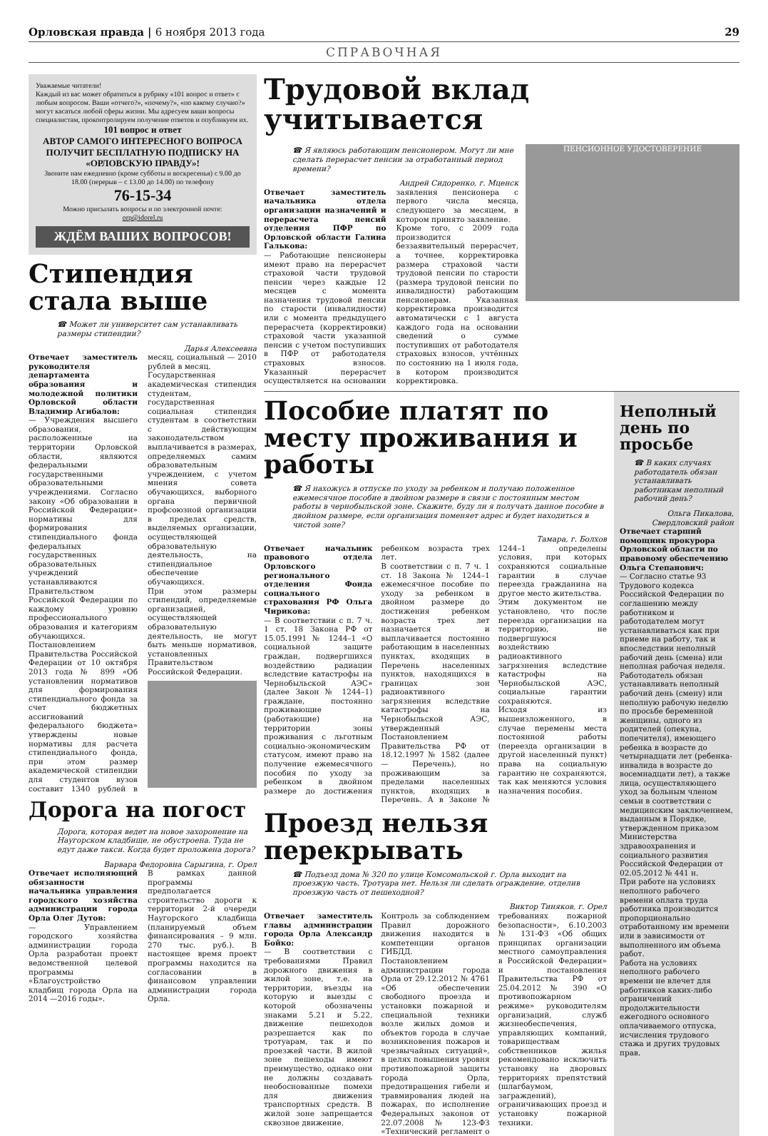Орловская правда | 6 ноября 2013 года 29
СПРАВОЧНАЯ
Уважаемые читатели!
Каждый из вас может обратиться в рубрику «101 вопрос и ответ» с любым вопросом. Ваши «отчего?», «почему?», «по какому случаю?» могут касаться любой сферы жизни. Мы адресуем ваши вопросы специалистам, проконтролируем получение ответов и опубликуем их.
101 вопрос и ответ
АВТОР САМОГО ИНТЕРЕСНОГО ВОПРОСА ПОЛУЧИТ БЕСПЛАТНУЮ ПОДПИСКУ НА «ОРЛОВСКУЮ ПРАВДУ»!
Звоните нам ежедневно (кроме субботы и воскресенья) с 9.00 до 18.00 (перерыв – с 13.00 до 14.00) по телефону
76-15-34
Можно присылать вопросы и по электронной почте:
orp@idorel.ru
ЖДЁМ ВАШИХ ВОПРОСОВ!
Стипендия стала выше
☎ Может ли университет сам устанавливать размеры стипендии?
Дарья Алексеевна
Отвечает заместитель руководителя департамента образования и молодежной политики Орловской области Владимир Агибалов:
— Учреждения высшего образования, расположенные на территории Орловской области, являются федеральными государственными образовательными учреждениями. Согласно закону «Об образовании в Российской Федерации» нормативы для формирования стипендиального фонда федеральных государственных образовательных учреждений устанавливаются Правительством Российской Федерации по каждому уровню профессионального образования и категориям обучающихся. Постановлением Правительства Российской Федерации от 10 октября 2013 года № 899 «Об установлении нормативов для формирования стипендиального фонда за счет бюджетных ассигнований федерального бюджета» утверждены новые нормативы для расчета стипендиального фонда, при этом размер академической стипендии для студентов вузов составит 1340 рублей в месяц, социальный — 2010 рублей в месяц.
Государственная академическая стипендия студентам, государственная социальная стипендия студентам в соответствии с действующим законодательством выплачивается в размерах, определяемых самим образовательным учреждением, с учетом мнения совета обучающихся, выборного органа первичной профсоюзной организации в пределах средств, выделяемых организации, осуществляющей образовательную деятельность, на стипендиальное обеспечение обучающихся.
При этом размеры стипендий, определяемые организацией, осуществляющей образовательную деятельность, не могут быть меньше нормативов, установленных Правительством Российской Федерации.
Дорога на погост
Дорога, которая ведет на новое захоронение на Наугорском кладбище, не обустроена. Туда не едут даже такси. Когда будет проложена дорога?
Варвара Федоровна Сарыгина, г. Орел
Отвечает исполняющий обязанности начальника управления городского хозяйства администрации города Орла Олег Дутов:
— Управлением городского хозяйства администрации города Орла разработан проект ведомственной целевой программы «Благоустройство кладбищ города Орла на 2014 —2016 годы».
В рамках данной программы предполагается строительство дороги к территории 2-й очереди Наугорского кладбища (планируемый объем финансирования – 9 млн. 270 тыс. руб.). В настоящее время проект программы находится на согласовании в финансовом управлении администрации города Орла.
Трудовой вклад учитывается
☎ Я являюсь работающим пенсионером. Могут ли мне сделать перерасчет пенсии за отработанный период времени?
Андрей Сидоренко, г. Мценск
Отвечает заместитель начальника отдела организации назначений и перерасчета пенсий отделения ПФР по Орловской области Галина Галькова:
— Работающие пенсионеры имеют право на перерасчет страховой части трудовой пенсии через каждые 12 месяцев с момента назначения трудовой пенсии по старости (инвалидности) или с момента предыдущего перерасчета (корректировки) страховой части указанной пенсии с учетом поступивших в ПФР от работодателя страховых взносов. Указанный перерасчет осуществляется на основании заявления пенсионера с первого числа месяца, следующего за месяцем, в котором принято заявление.
Кроме того, с 2009 года производится беззаявительный перерасчет, а точнее, корректировка размера страховой части трудовой пенсии по старости (размера трудовой пенсии по инвалидности) работающим пенсионерам. Указанная корректировка производится автоматически с 1 августа каждого года на основании сведений о сумме поступивших от работодателя страховых взносов, учтённых по состоянию на 1 июля года, в котором производится корректировка.
ПЕНСИОННОЕ УДОСТОВЕРЕНИЕ
Пособие платят по месту проживания и работы
☎ Я нахожусь в отпуске по уходу за ребенком и получаю положенное ежемесячное пособие в двойном размере в связи с постоянным местом работы в чернобыльской зоне. Скажите, буду ли я получать данное пособие в двойном размере, если организация поменяет адрес и будет находиться в чистой зоне?
Тамара, г. Болхов
Отвечает начальник правового отдела Орловского регионального отделения Фонда социального страхования РФ Ольга Чирикова:
— В соответствии с п. 7 ч. 1 ст. 18 Закона РФ от 15.05.1991 № 1244–1 «О социальной защите граждан, подвергшихся воздействию радиации вследствие катастрофы на Чернобыльской АЭС» (далее Закон № 1244–1) граждане, постоянно проживающие (работающие) на территории зоны проживания с льготным социально-экономическим статусом, имеют право на получение ежемесячного пособия по уходу за ребенком в двойном размере до достижения ребенком возраста трех лет.
В соответствии с п. 7 ч. 1 ст. 18 Закона № 1244–1 ежемесячное пособие по уходу за ребенком в двойном размере до достижения ребенком возраста трех лет назначается и выплачивается постоянно работающим в населенных пунктах, входящих в Перечень населенных пунктов, находящихся в границах зон радиоактивного загрязнения вследствие катастрофы на Чернобыльской АЭС, утвержденный Постановлением Правительства РФ от 18.12.1997 № 1582 (далее — Перечень), но проживающим за пределами населенных пунктов, входящих в Перечень. А в Законе № 1244–1 определены условия, при которых сохраняются социальные гарантии в случае переезда гражданина на другое место жительства.
Этим документом не установлено, что после переезда организации на территорию, не подвергшуюся воздействию радиоактивного загрязнения вследствие катастрофы на Чернобыльской АЭС, социальные гарантии сохраняются.
Исходя из вышеизложенного, в случае перемены места постоянной работы (переезда организации в другой населенный пункт) права на социальную гарантию не сохраняются, так как меняются условия назначения пособия.
Проезд нельзя перекрывать
☎ Подъезд дома № 320 по улице Комсомольской г. Орла выходит на проезжую часть. Тротуара нет. Нельзя ли сделать ограждение, отделив проезжую часть от пешеходной?
Виктор Тиняков, г. Орел
Отвечает заместитель главы администрации города Орла Александр Бойко:
— В соответствии с требованиями Правил дорожного движения в жилой зоне, т.е. на территории, въезды на которую и выезды с которой обозначены знаками 5.21 и 5.22, движение пешеходов разрешается как по тротуарам, так и по проезжей части. В жилой зоне пешеходы имеют преимущество, однако они не должны создавать необоснованные помехи для движения транспортных средств. В жилой зоне запрещается сквозное движение.
Контроль за соблюдением Правил дорожного движения находится в компетенции органов ГИБДД.
Постановлением администрации города Орла от 29.12.2012 № 4761 «Об обеспечении свободного проезда и установки пожарной и специальной техники возле жилых домов и объектов города в случае возникновения пожаров и чрезвычайных ситуаций», в целях повышения уровня противопожарной защиты города Орла, предотвращения гибели и травмирования людей на пожарах, по исполнение Федеральных законов от 22.07.2008 № 123-ФЗ «Технический регламент о требованиях пожарной безопасности», 6.10.2003 № 131-ФЗ «Об общих принципах организации местного самоуправления в Российской Федерации» и постановления Правительства РФ от 25.04.2012 № 390 «О противопожарном режиме» руководителям организаций, служб жизнеобеспечения, управляющих компаний, товариществам собственников жилья рекомендовано исключить установку на дворовых территориях препятствий (шлагбаумом, заграждений), ограничивающих проезд и установку пожарной техники.
Неполный день по просьбе
☎ В каких случаях работодатель обязан устанавливать работникам неполный рабочий день?
Ольга Пикалова, Свердловский район
Отвечает старший помощник прокурора Орловской области по правовому обеспечению Ольга Степанович:
— Согласно статье 93 Трудового кодекса Российской Федерации по соглашению между работником и работодателем могут устанавливаться как при приеме на работу, так и впоследствии неполный рабочий день (смена) или неполная рабочая неделя.
Работодатель обязан устанавливать неполный рабочий день (смену) или неполную рабочую неделю по просьбе беременной женщины, одного из родителей (опекуна, попечителя), имеющего ребенка в возрасте до четырнадцати лет (ребенка-инвалида в возрасте до восемнадцати лет), а также лица, осуществляющего уход за больным членом семьи в соответствии с медицинским заключением, выданным в Порядке, утвержденном приказом Министерства здравоохранения и социального развития Российской Федерации от 02.05.2012 № 441 н.
При работе на условиях неполного рабочего времени оплата труда работника производится пропорционально отработанному им времени или в зависимости от выполненного им объема работ.
Работа на условиях неполного рабочего времени не влечет для работников каких-либо ограничений продолжительности ежегодного основного оплачиваемого отпуска, исчисления трудового стажа и других трудовых прав.